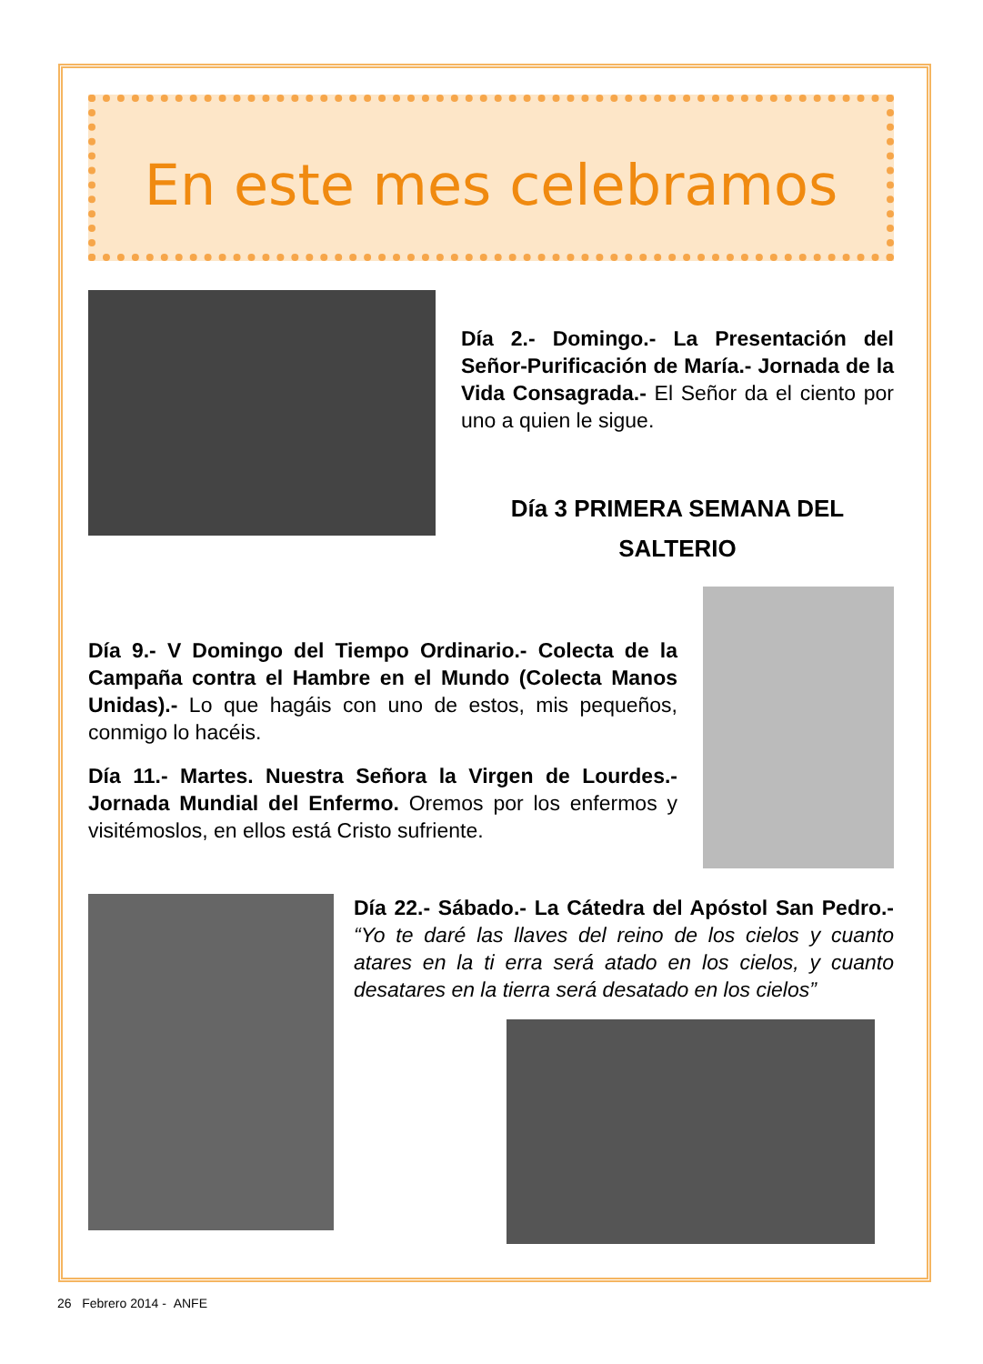En este mes celebramos
Día 2.- Domingo.- La Presentación del Señor-Purificación de María.- Jornada de la Vida Consagrada.- El Señor da el ciento por uno a quien le sigue.
Día 3 PRIMERA SEMANA DEL
SALTERIO
Día 9.- V Domingo del Tiempo Ordinario.- Colecta de la Campaña contra el Hambre en el Mundo (Colecta Manos Unidas).- Lo que hagáis con uno de estos, mis pequeños, conmigo lo hacéis.
Día 11.- Martes. Nuestra Señora la Virgen de Lourdes.- Jornada Mundial del Enfermo. Oremos por los enfermos y visitémoslos, en ellos está Cristo sufriente.
Día 22.- Sábado.- La Cátedra del Apóstol San Pedro.- “Yo te daré las llaves del reino de los cielos y cuanto atares en la ti erra será atado en los cielos, y cuanto desatares en la tierra será desatado en los cielos”
26 Febrero 2014 - ANFE